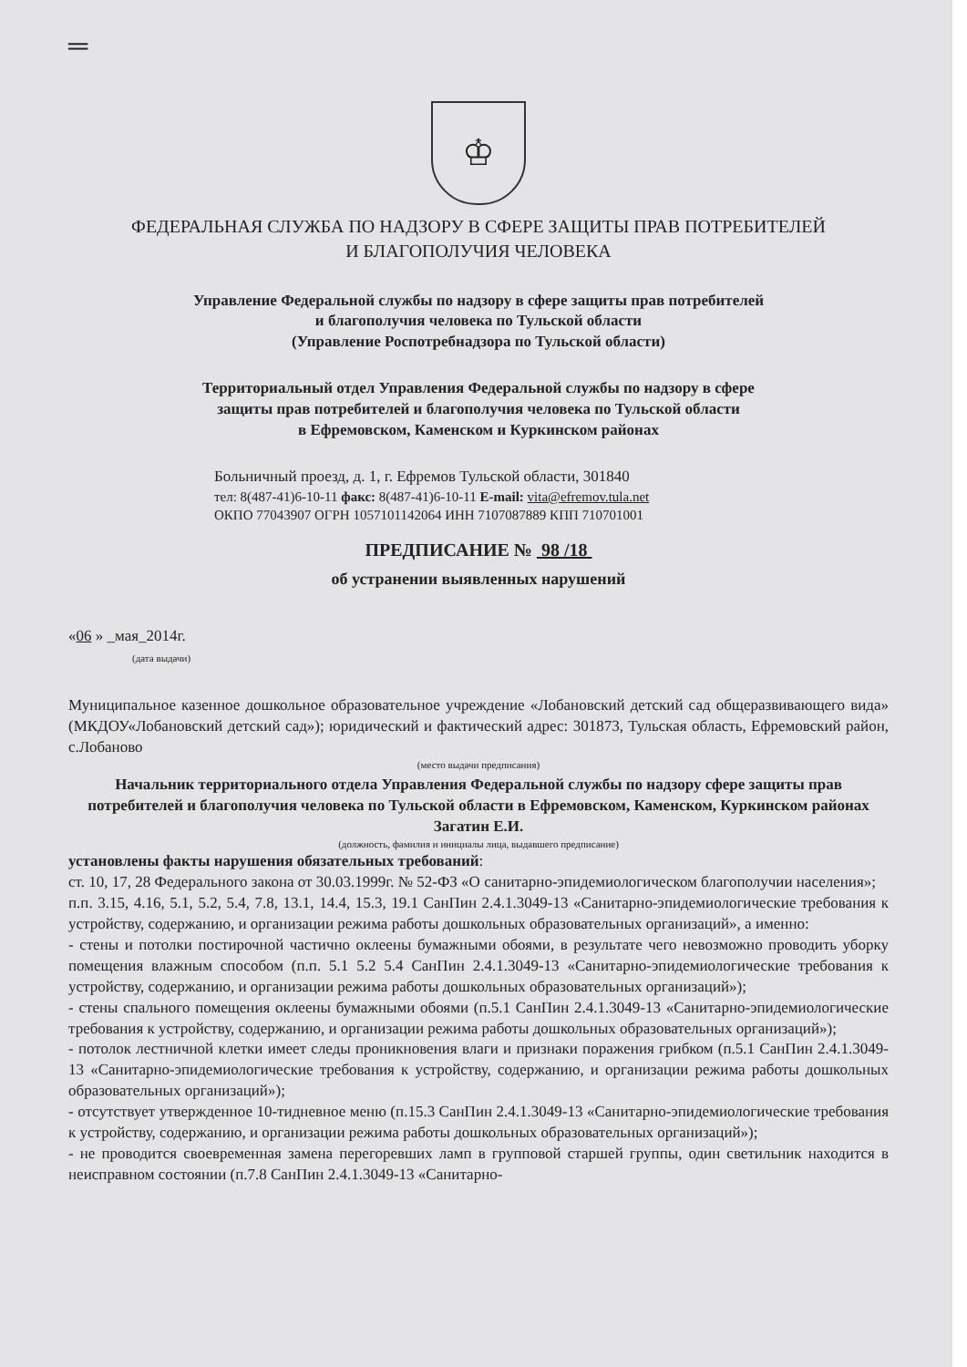═
♔
ФЕДЕРАЛЬНАЯ СЛУЖБА ПО НАДЗОРУ В СФЕРЕ ЗАЩИТЫ ПРАВ ПОТРЕБИТЕЛЕЙ
И БЛАГОПОЛУЧИЯ ЧЕЛОВЕКА
Управление Федеральной службы по надзору в сфере защиты прав потребителей
и благополучия человека по Тульской области
(Управление Роспотребнадзора по Тульской области)
Территориальный отдел Управления Федеральной службы по надзору в сфере
защиты прав потребителей и благополучия человека по Тульской области
в Ефремовском, Каменском и Куркинском районах
Больничный проезд, д. 1, г. Ефремов Тульской области, 301840
тел: 8(487-41)6-10-11 факс: 8(487-41)6-10-11 E-mail: vita@efremov.tula.net
ОКПО 77043907 ОГРН 1057101142064 ИНН 7107087889 КПП 710701001
ПРЕДПИСАНИЕ № 98 /18
об устранении выявленных нарушений
«06 » _мая_2014г.
(дата выдачи)
Муниципальное казенное дошкольное образовательное учреждение «Лобановский детский сад общеразвивающего вида» (МКДОУ«Лобановский детский сад»); юридический и фактический адрес: 301873, Тульская область, Ефремовский район, с.Лобаново
(место выдачи предписания)
Начальник территориального отдела Управления Федеральной службы по надзору сфере защиты прав потребителей и благополучия человека по Тульской области в Ефремовском, Каменском, Куркинском районах Загатин Е.И.
(должность, фамилия и инициалы лица, выдавшего предписание)
установлены факты нарушения обязательных требований:
ст. 10, 17, 28 Федерального закона от 30.03.1999г. № 52-ФЗ «О санитарно-эпидемиологическом благополучии населения»;
п.п. 3.15, 4.16, 5.1, 5.2, 5.4, 7.8, 13.1, 14.4, 15.3, 19.1 СанПин 2.4.1.3049-13 «Санитарно-эпидемиологические требования к устройству, содержанию, и организации режима работы дошкольных образовательных организаций», а именно:
- стены и потолки постирочной частично оклеены бумажными обоями, в результате чего невозможно проводить уборку помещения влажным способом (п.п. 5.1 5.2 5.4 СанПин 2.4.1.3049-13 «Санитарно-эпидемиологические требования к устройству, содержанию, и организации режима работы дошкольных образовательных организаций»);
- стены спального помещения оклеены бумажными обоями (п.5.1 СанПин 2.4.1.3049-13 «Санитарно-эпидемиологические требования к устройству, содержанию, и организации режима работы дошкольных образовательных организаций»);
- потолок лестничной клетки имеет следы проникновения влаги и признаки поражения грибком (п.5.1 СанПин 2.4.1.3049-13 «Санитарно-эпидемиологические требования к устройству, содержанию, и организации режима работы дошкольных образовательных организаций»);
- отсутствует утвержденное 10-тидневное меню (п.15.3 СанПин 2.4.1.3049-13 «Санитарно-эпидемиологические требования к устройству, содержанию, и организации режима работы дошкольных образовательных организаций»);
- не проводится своевременная замена перегоревших ламп в групповой старшей группы, один светильник находится в неисправном состоянии (п.7.8 СанПин 2.4.1.3049-13 «Санитарно-